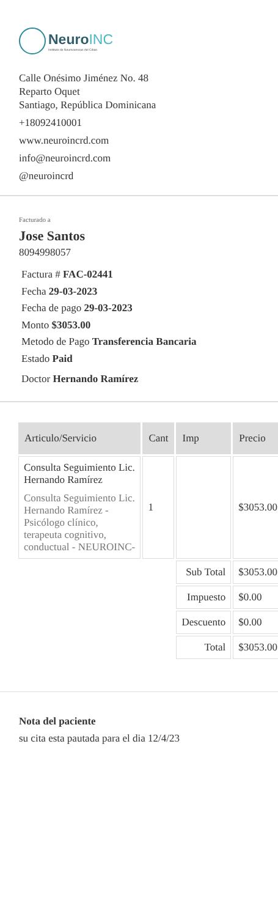NeuroINC
Instituto de Neurociencias del Cibao
Calle Onésimo Jiménez No. 48
Reparto Oquet
Santiago, República Dominicana
+18092410001
www.neuroincrd.com
info@neuroincrd.com
@neuroincrd
Facturado a
Jose Santos
8094998057
Factura # FAC-02441
Fecha 29-03-2023
Fecha de pago 29-03-2023
Monto $3053.00
Metodo de Pago Transferencia Bancaria
Estado Paid
Doctor Hernando Ramírez
| Articulo/Servicio | Cant | Imp | Precio |
| --- | --- | --- | --- |
| Consulta Seguimiento Lic. Hernando Ramírez Consulta Seguimiento Lic. Hernando Ramírez - Psicólogo clínico, terapeuta cognitivo, conductual - NEUROINC- | 1 | | $3053.00 |
| | | Sub Total | $3053.00 |
| | | Impuesto | $0.00 |
| | | Descuento | $0.00 |
| | | Total | $3053.00 |
Nota del paciente
su cita esta pautada para el dia 12/4/23